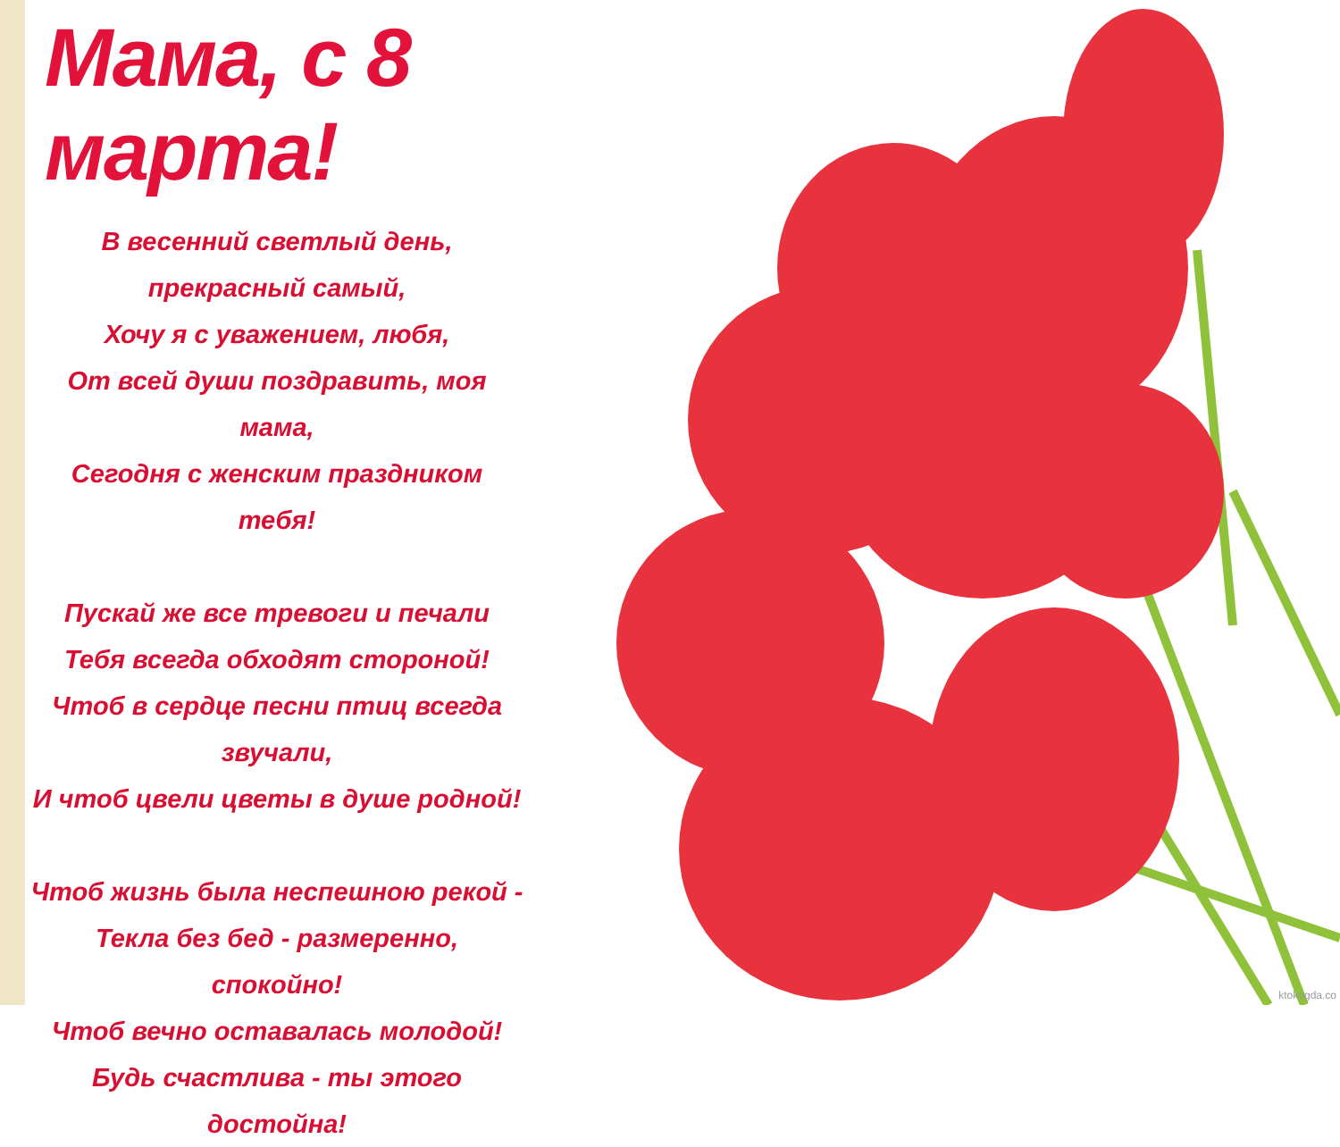Мама, с 8 марта!
В весенний светлый день,
прекрасный самый,
Хочу я с уважением, любя,
От всей души поздравить, моя мама,
Сегодня с женским праздником
тебя!
Пускай же все тревоги и печали
Тебя всегда обходят стороной!
Чтоб в сердце песни птиц всегда
звучали,
И чтоб цвели цветы в душе родной!
Чтоб жизнь была неспешною рекой -
Текла без бед - размеренно, спокойно!
Чтоб вечно оставалась молодой!
Будь счастлива - ты этого
достойна!
ktokogda.co